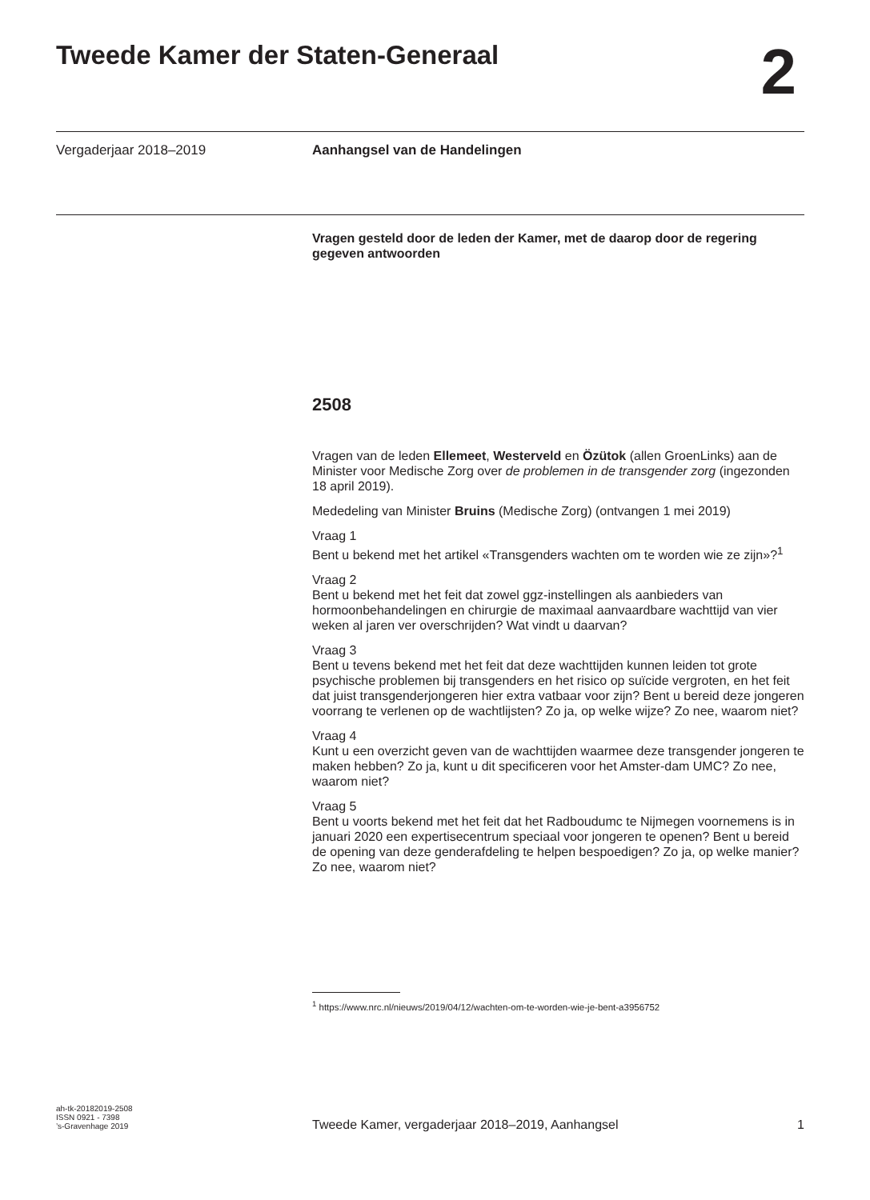Tweede Kamer der Staten-Generaal
2
Vergaderjaar 2018–2019 Aanhangsel van de Handelingen
Vragen gesteld door de leden der Kamer, met de daarop door de regering gegeven antwoorden
2508
Vragen van de leden Ellemeet, Westerveld en Özütok (allen GroenLinks) aan de Minister voor Medische Zorg over de problemen in de transgender zorg (ingezonden 18 april 2019).
Mededeling van Minister Bruins (Medische Zorg) (ontvangen 1 mei 2019)
Vraag 1
Bent u bekend met het artikel «Transgenders wachten om te worden wie ze zijn»?<sup>1</sup>
Vraag 2
Bent u bekend met het feit dat zowel ggz-instellingen als aanbieders van hormoonbehandelingen en chirurgie de maximaal aanvaardbare wachttijd van vier weken al jaren ver overschrijden? Wat vindt u daarvan?
Vraag 3
Bent u tevens bekend met het feit dat deze wachttijden kunnen leiden tot grote psychische problemen bij transgenders en het risico op suïcide vergroten, en het feit dat juist transgenderjongeren hier extra vatbaar voor zijn? Bent u bereid deze jongeren voorrang te verlenen op de wachtlijsten? Zo ja, op welke wijze? Zo nee, waarom niet?
Vraag 4
Kunt u een overzicht geven van de wachttijden waarmee deze transgender jongeren te maken hebben? Zo ja, kunt u dit specificeren voor het Amster-dam UMC? Zo nee, waarom niet?
Vraag 5
Bent u voorts bekend met het feit dat het Radboudumc te Nijmegen voornemens is in januari 2020 een expertisecentrum speciaal voor jongeren te openen? Bent u bereid de opening van deze genderafdeling te helpen bespoedigen? Zo ja, op welke manier? Zo nee, waarom niet?
<sup>1</sup> https://www.nrc.nl/nieuws/2019/04/12/wachten-om-te-worden-wie-je-bent-a3956752
ah-tk-20182019-2508
ISSN 0921 - 7398
’s-Gravenhage 2019
Tweede Kamer, vergaderjaar 2018–2019, Aanhangsel 1